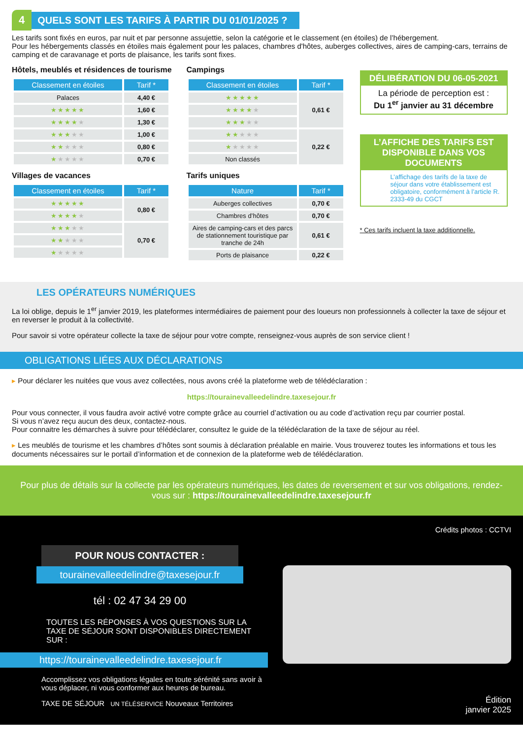4 QUELS SONT LES TARIFS À PARTIR DU 01/01/2025 ?
Les tarifs sont fixés en euros, par nuit et par personne assujettie, selon la catégorie et le classement (en étoiles) de l’hébergement.
Pour les hébergements classés en étoiles mais également pour les palaces, chambres d'hôtes, auberges collectives, aires de camping-cars, terrains de camping et de caravanage et ports de plaisance, les tarifs sont fixes.
Hôtels, meublés et résidences de tourisme
| Classement en étoiles | Tarif * |
| --- | --- |
| Palaces | 4,40 € |
| ★★★★★ | 1,60 € |
| ★★★★ ★ | 1,30 € |
| ★★★ ★★ | 1,00 € |
| ★★ ★★★ | 0,80 € |
| ★ ★★★★ | 0,70 € |
Villages de vacances
| Classement en étoiles | Tarif * |
| --- | --- |
| ★★★★★ | 0,80 € |
| ★★★★ ★ | |
| ★★★ ★★ | 0,70 € |
| ★★ ★★★ | |
| ★ ★★★★ | |
Campings
| Classement en étoiles | Tarif * |
| --- | --- |
| ★★★★★ | 0,61 € |
| ★★★★ ★ | |
| ★★★ ★★ | |
| ★★ ★★★ | 0,22 € |
| ★ ★★★★ | |
| Non classés | |
Tarifs uniques
| Nature | Tarif * |
| --- | --- |
| Auberges collectives | 0,70 € |
| Chambres d’hôtes | 0,70 € |
| Aires de camping-cars et des parcs de stationnement touristique par tranche de 24h | 0,61 € |
| Ports de plaisance | 0,22 € |
DÉLIBÉRATION DU 06-05-2021
La période de perception est :
Du 1<sup>er</sup> janvier au 31 décembre
L’AFFICHE DES TARIFS EST DISPONIBLE DANS VOS DOCUMENTS
L’affichage des tarifs de la taxe de séjour dans votre établissement est obligatoire, conformément à l’article R. 2333-49 du CGCT
* Ces tarifs incluent la taxe additionnelle.
LES OPÉRATEURS NUMÉRIQUES
La loi oblige, depuis le 1<sup>er</sup> janvier 2019, les plateformes intermédiaires de paiement pour des loueurs non professionnels à collecter la taxe de séjour et en reverser le produit à la collectivité.
Pour savoir si votre opérateur collecte la taxe de séjour pour votre compte, renseignez-vous auprès de son service client !
OBLIGATIONS LIÉES AUX DÉCLARATIONS
▸ Pour déclarer les nuitées que vous avez collectées, nous avons créé la plateforme web de télédéclaration :
https://tourainevalleedelindre.taxesejour.fr
Pour vous connecter, il vous faudra avoir activé votre compte grâce au courriel d’activation ou au code d’activation reçu par courrier postal.
Si vous n’avez reçu aucun des deux, contactez-nous.
Pour connaitre les démarches à suivre pour télédéclarer, consultez le guide de la télédéclaration de la taxe de séjour au réel.
▸ Les meublés de tourisme et les chambres d’hôtes sont soumis à déclaration préalable en mairie. Vous trouverez toutes les informations et tous les documents nécessaires sur le portail d’information et de connexion de la plateforme web de télédéclaration.
Pour plus de détails sur la collecte par les opérateurs numériques, les dates de reversement et sur vos obligations, rendez-vous sur : https://tourainevalleedelindre.taxesejour.fr
POUR NOUS CONTACTER :
tourainevalleedelindre@taxesejour.fr
tél : 02 47 34 29 00
TOUTES LES RÉPONSES À VOS QUESTIONS SUR LA TAXE DE SÉJOUR SONT DISPONIBLES DIRECTEMENT SUR :
https://tourainevalleedelindre.taxesejour.fr
Accomplissez vos obligations légales en toute sérénité sans avoir à vous déplacer, ni vous conformer aux heures de bureau.
TAXE DE SÉJOUR UN TÉLÉSERVICE Nouveaux Territoires
Crédits photos : CCTVI
Édition
janvier 2025